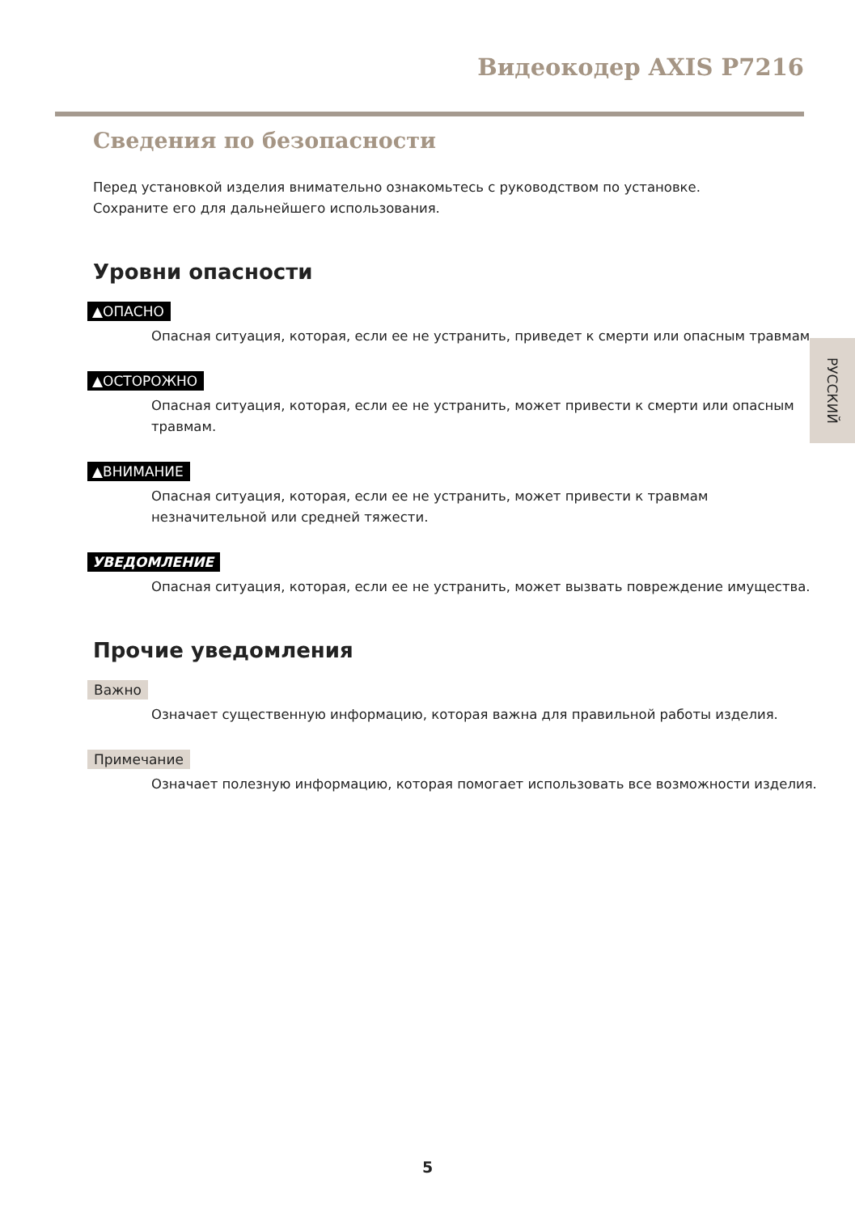Видеокодер AXIS P7216
Сведения по безопасности
Перед установкой изделия внимательно ознакомьтесь с руководством по установке.
Сохраните его для дальнейшего использования.
Уровни опасности
▲ОПАСНО
Опасная ситуация, которая, если ее не устранить, приведет к смерти или опасным травмам.
▲ОСТОРОЖНО
Опасная ситуация, которая, если ее не устранить, может привести к смерти или опасным травмам.
▲ВНИМАНИЕ
Опасная ситуация, которая, если ее не устранить, может привести к травмам незначительной или средней тяжести.
УВЕДОМЛЕНИЕ
Опасная ситуация, которая, если ее не устранить, может вызвать повреждение имущества.
Прочие уведомления
Важно
Означает существенную информацию, которая важна для правильной работы изделия.
Примечание
Означает полезную информацию, которая помогает использовать все возможности изделия.
РУССКИЙ
5